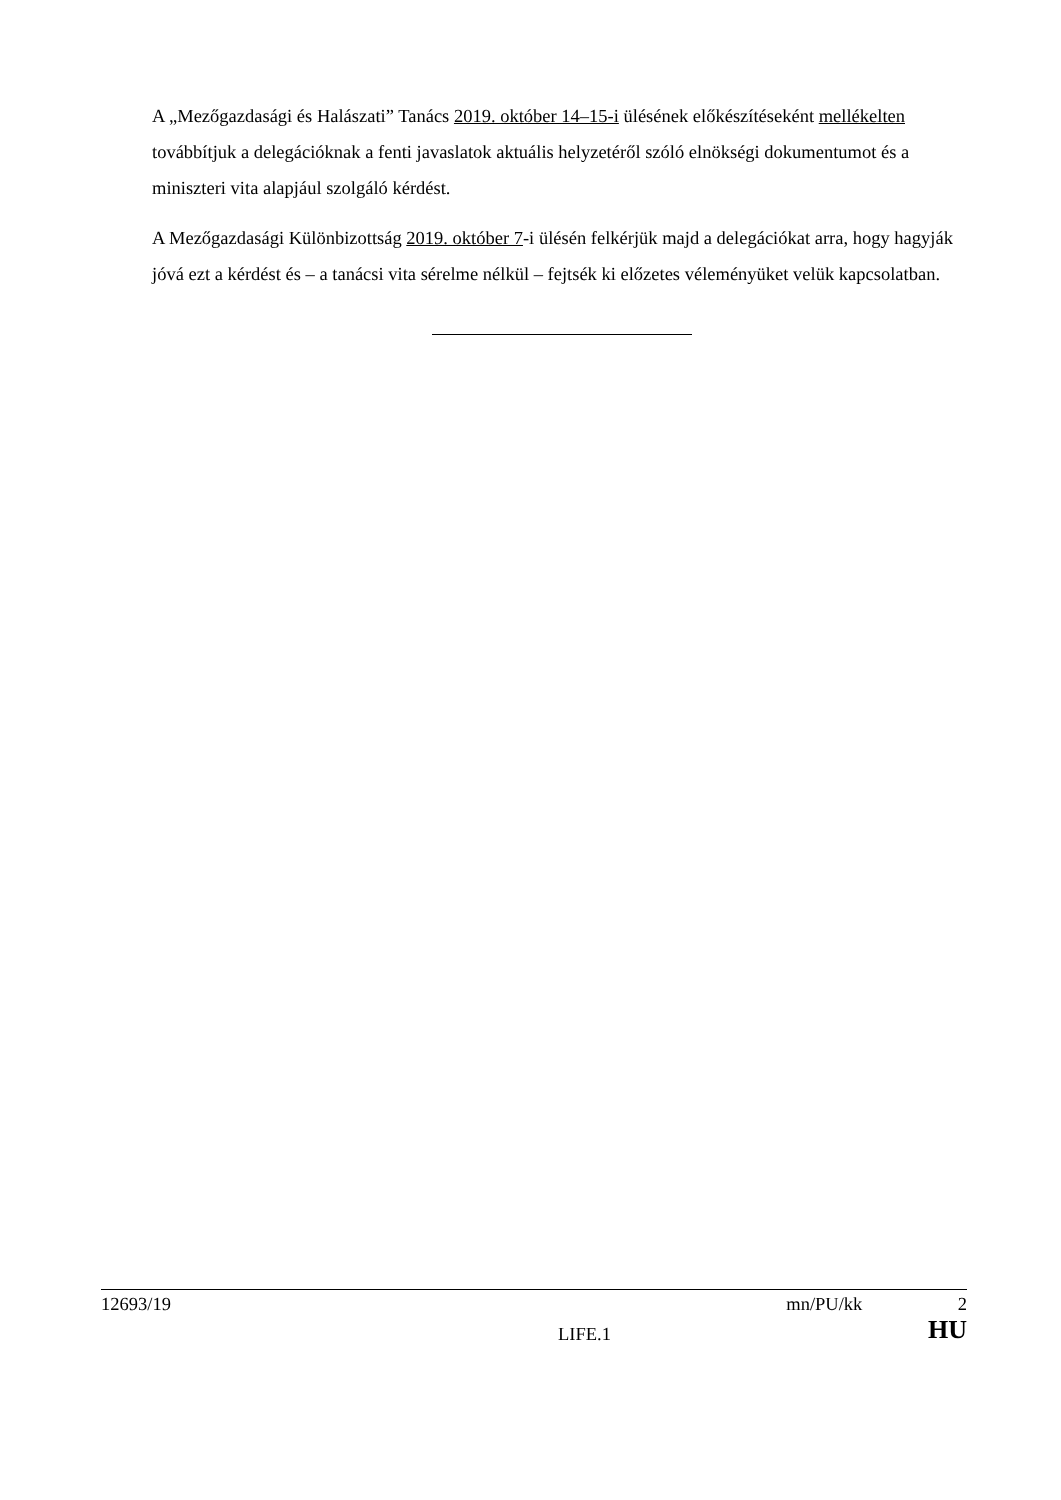A „Mezőgazdasági és Halászati” Tanács 2019. október 14–15-i ülésének előkészítéseként mellékelten továbbítjuk a delegációknak a fenti javaslatok aktuális helyzetéről szóló elnökségi dokumentumot és a miniszteri vita alapjául szolgáló kérdést.
A Mezőgazdasági Különbizottság 2019. október 7-i ülésén felkérjük majd a delegációkat arra, hogy hagyják jóvá ezt a kérdést és – a tanácsi vita sérelme nélkül – fejtsék ki előzetes véleményüket velük kapcsolatban.
12693/19 mn/PU/kk 2
LIFE.1 HU